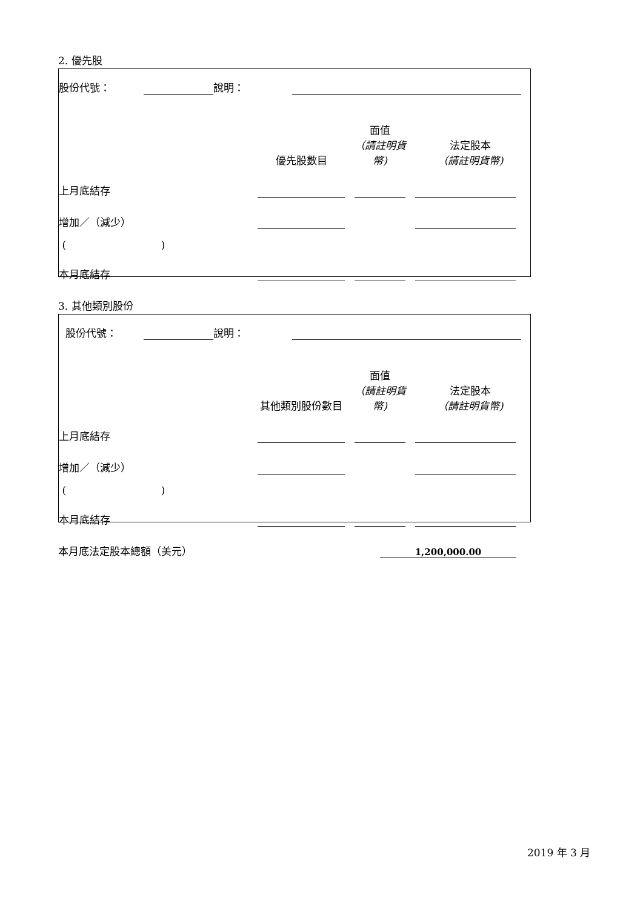2. 優先股
| 股份代號： | | 說明： | |
| | 優先股數目 | 面值 （請註明貨幣) | 法定股本 （請註明貨幣) |
| 上月底結存 | | | |
| 增加／（減少） | | | |
| ( ) | | | |
| 本月底結存 | | | |
3. 其他類別股份
| 股份代號： | | 說明： | |
| | 其他類別股份數目 | 面值 （請註明貨幣) | 法定股本 （請註明貨幣) |
| 上月底結存 | | | |
| 增加／（減少） | | | |
| ( ) | | | |
| 本月底結存 | | | |
本月底法定股本總額（美元） 1,200,000.00
2019 年 3 月